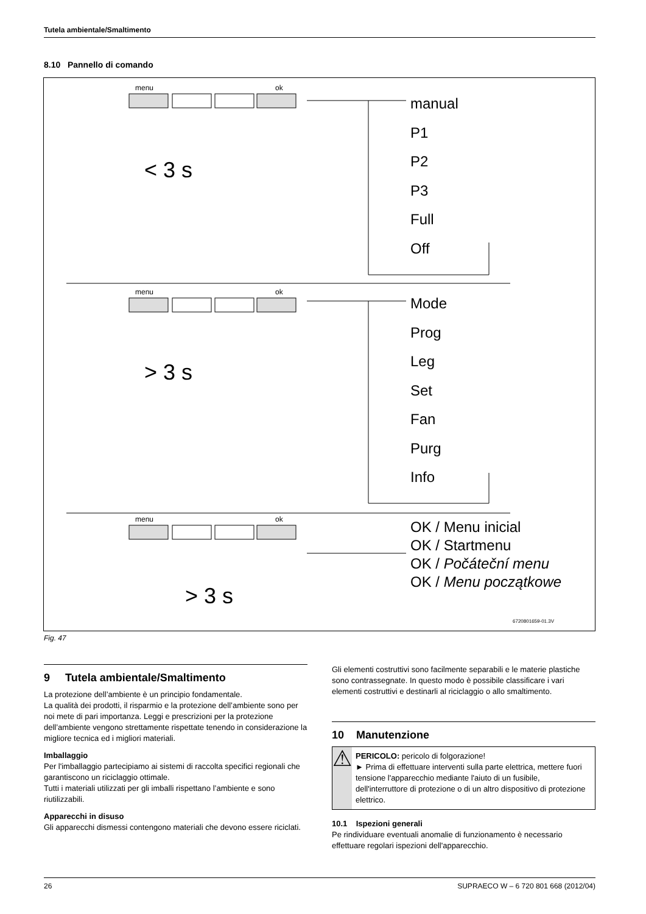Tutela ambientale/Smaltimento
8.10 Pannello di comando
menu
ok
menu
ok
menu
ok
6720801659-01.3V
< 3 s
> 3 s
> 3 s
manual
P1
P2
P3
Full
Off
Mode
Prog
Leg
Set
Fan
Purg
Info
OK / Menu inicial
OK / Startmenu
OK / Počáteční menu
OK / Menu początkowe
Fig. 47
9 Tutela ambientale/Smaltimento
La protezione dell’ambiente è un principio fondamentale.
La qualità dei prodotti, il risparmio e la protezione dell’ambiente sono per noi mete di pari importanza. Leggi e prescrizioni per la protezione dell’ambiente vengono strettamente rispettate tenendo in considerazione la migliore tecnica ed i migliori materiali.
Imballaggio
Per l'imballaggio partecipiamo ai sistemi di raccolta specifici regionali che garantiscono un riciclaggio ottimale.
Tutti i materiali utilizzati per gli imballi rispettano l’ambiente e sono riutilizzabili.
Apparecchi in disuso
Gli apparecchi dismessi contengono materiali che devono essere riciclati.
Gli elementi costruttivi sono facilmente separabili e le materie plastiche sono contrassegnate. In questo modo è possibile classificare i vari elementi costruttivi e destinarli al riciclaggio o allo smaltimento.
10 Manutenzione
⚠
PERICOLO: pericolo di folgorazione!
► Prima di effettuare interventi sulla parte elettrica, mettere fuori tensione l'apparecchio mediante l'aiuto di un fusibile, dell'interruttore di protezione o di un altro dispositivo di protezione elettrico.
10.1 Ispezioni generali
Pe rindividuare eventuali anomalie di funzionamento è necessario effettuare regolari ispezioni dell'apparecchio.
26 SUPRAECO W – 6 720 801 668 (2012/04)